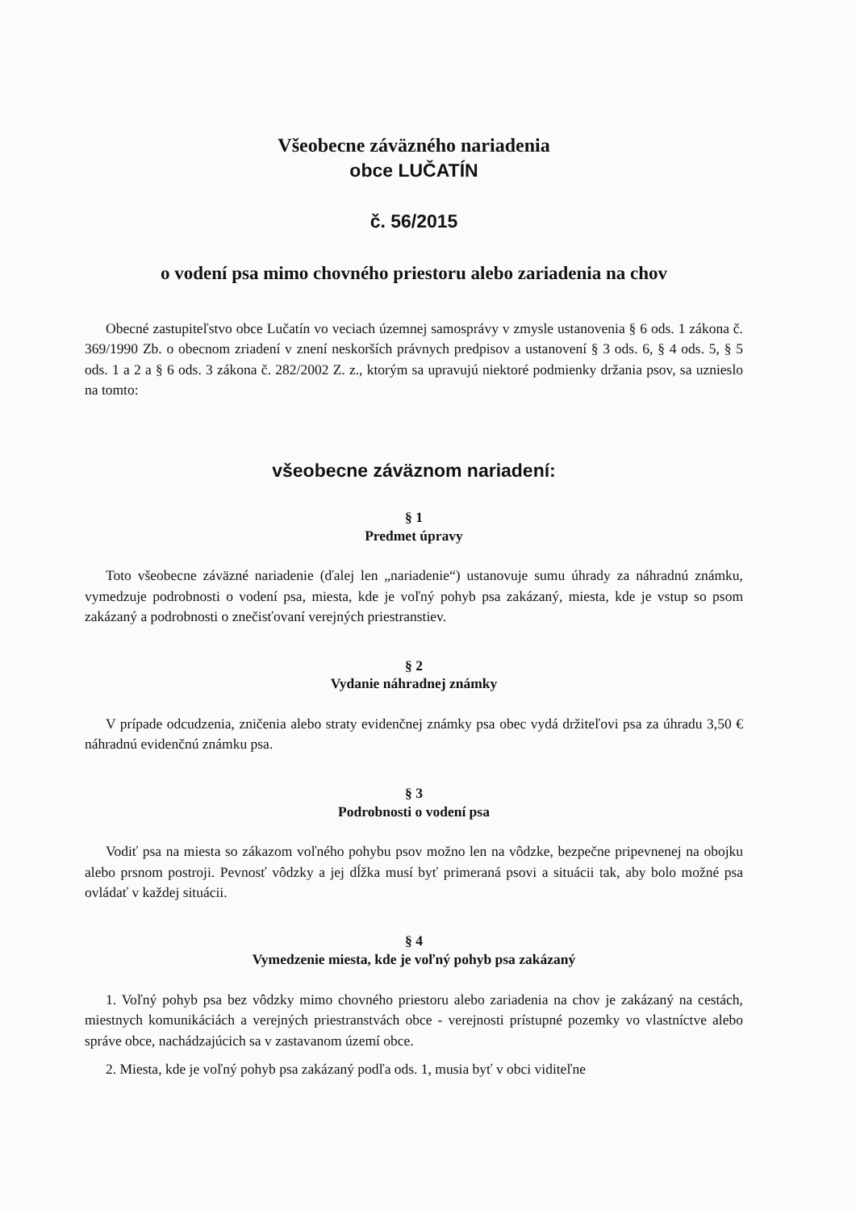Všeobecne záväzného nariadenia
obce LUČATÍN
č. 56/2015
o vodení psa mimo chovného priestoru alebo zariadenia na chov
Obecné zastupiteľstvo obce Lučatín vo veciach územnej samosprávy v zmysle ustanovenia § 6 ods. 1 zákona č. 369/1990 Zb. o obecnom zriadení v znení neskorších právnych predpisov a ustanovení § 3 ods. 6, § 4 ods. 5, § 5 ods. 1 a 2 a § 6 ods. 3 zákona č. 282/2002 Z. z., ktorým sa upravujú niektoré podmienky držania psov, sa uznieslo na tomto:
všeobecne záväznom nariadení:
§ 1
Predmet úpravy
Toto všeobecne záväzné nariadenie (ďalej len „nariadenie“) ustanovuje sumu úhrady za náhradnú známku, vymedzuje podrobnosti o vodení psa, miesta, kde je voľný pohyb psa zakázaný, miesta, kde je vstup so psom zakázaný a podrobnosti o znečisťovaní verejných priestranstiev.
§ 2
Vydanie náhradnej známky
V prípade odcudzenia, zničenia alebo straty evidenčnej známky psa obec vydá držiteľovi psa za úhradu 3,50 € náhradnú evidenčnú známku psa.
§ 3
Podrobnosti o vodení psa
Vodiť psa na miesta so zákazom voľného pohybu psov možno len na vôdzke, bezpečne pripevnenej na obojku alebo prsnom postroji. Pevnosť vôdzky a jej dĺžka musí byť primeraná psovi a situácii tak, aby bolo možné psa ovládať v každej situácii.
§ 4
Vymedzenie miesta, kde je voľný pohyb psa zakázaný
1. Voľný pohyb psa bez vôdzky mimo chovného priestoru alebo zariadenia na chov je zakázaný na cestách, miestnych komunikáciách a verejných priestranstvách obce - verejnosti prístupné pozemky vo vlastníctve alebo správe obce, nachádzajúcich sa v zastavanom území obce.
2. Miesta, kde je voľný pohyb psa zakázaný podľa ods. 1, musia byť v obci viditeľne